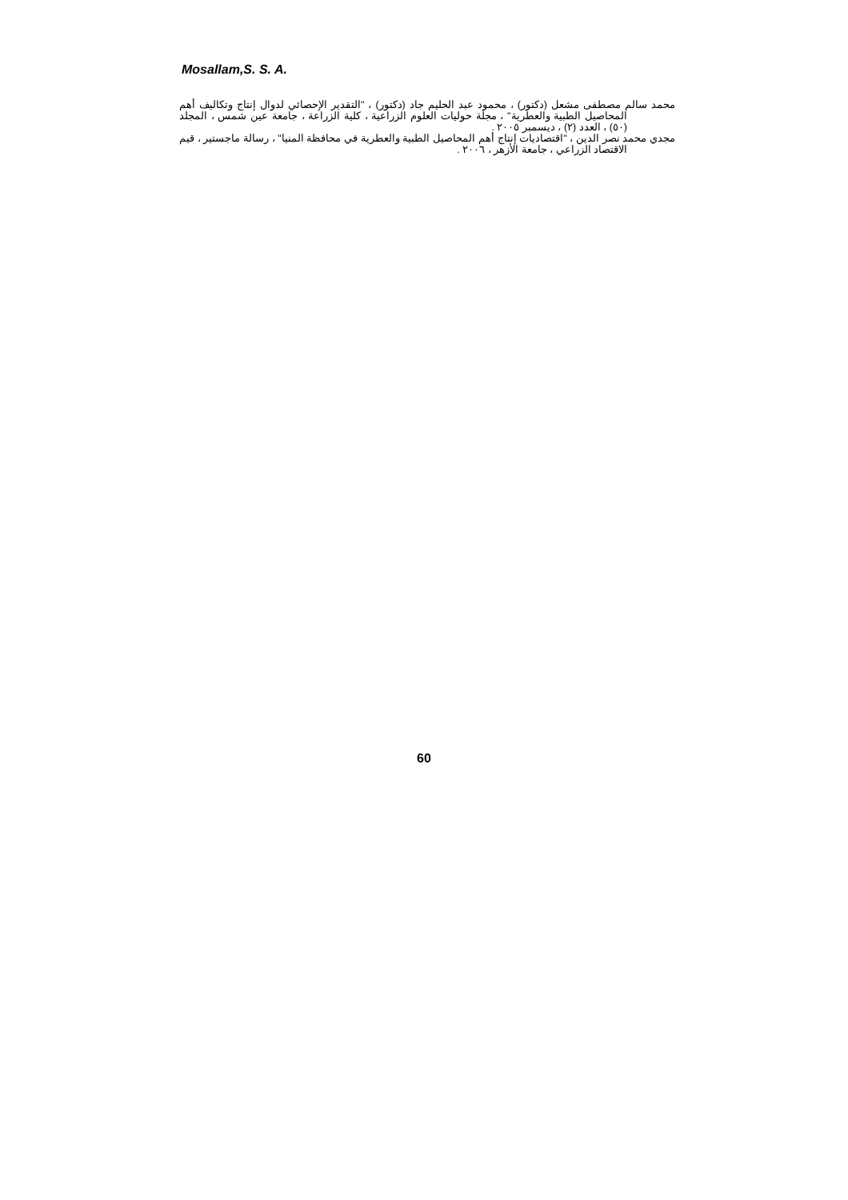Mosallam,S. S. A.
محمد سالم مصطفى مشعل (دكتور) ، محمود عبد الحليم جاد (دكتور) ، "التقدير الإحصائي لدوال إنتاج وتكاليف أهم المحاصيل الطبية والعطرية" ، مجلة حوليات العلوم الزراعية ، كلية الزراعة ، جامعة عين شمس ، المجلد (٥٠) ، العدد (٢) ، ديسمبر ٢٠٠٥ .
مجدي محمد نصر الدين ، "اقتصاديات إنتاج أهم المحاصيل الطبية والعطرية في محافظة المنيا" ، رسالة ماجستير ، قيم الاقتصاد الزراعي ، جامعة الأزهر ، ٢٠٠٦ .
60